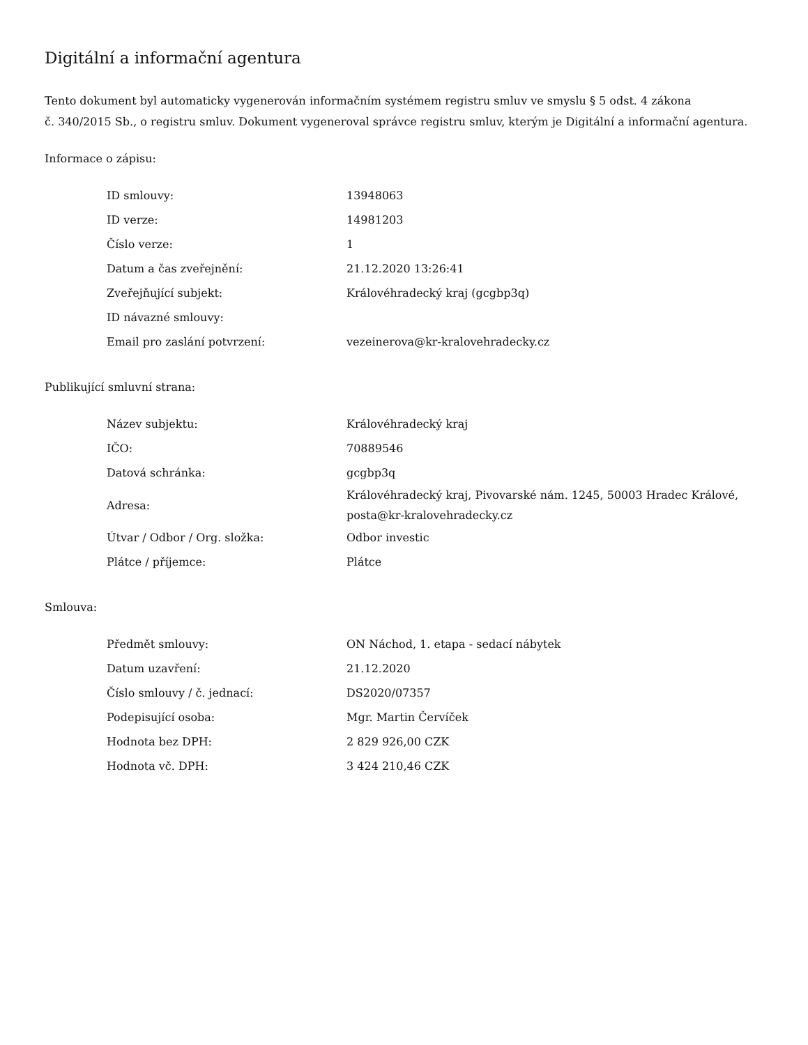Digitální a informační agentura
Tento dokument byl automaticky vygenerován informačním systémem registru smluv ve smyslu § 5 odst. 4 zákona
č. 340/2015 Sb., o registru smluv. Dokument vygeneroval správce registru smluv, kterým je Digitální a informační agentura.
Informace o zápisu:
| ID smlouvy: | 13948063 |
| ID verze: | 14981203 |
| Číslo verze: | 1 |
| Datum a čas zveřejnění: | 21.12.2020 13:26:41 |
| Zveřejňující subjekt: | Královéhradecký kraj (gcgbp3q) |
| ID návazné smlouvy: | |
| Email pro zaslání potvrzení: | vezeinerova@kr-kralovehradecky.cz |
Publikující smluvní strana:
| Název subjektu: | Královéhradecký kraj |
| IČO: | 70889546 |
| Datová schránka: | gcgbp3q |
| Adresa: | Královéhradecký kraj, Pivovarské nám. 1245, 50003 Hradec Králové, posta@kr-kralovehradecky.cz |
| Útvar / Odbor / Org. složka: | Odbor investic |
| Plátce / příjemce: | Plátce |
Smlouva:
| Předmět smlouvy: | ON Náchod, 1. etapa - sedací nábytek |
| Datum uzavření: | 21.12.2020 |
| Číslo smlouvy / č. jednací: | DS2020/07357 |
| Podepisující osoba: | Mgr. Martin Červíček |
| Hodnota bez DPH: | 2 829 926,00 CZK |
| Hodnota vč. DPH: | 3 424 210,46 CZK |